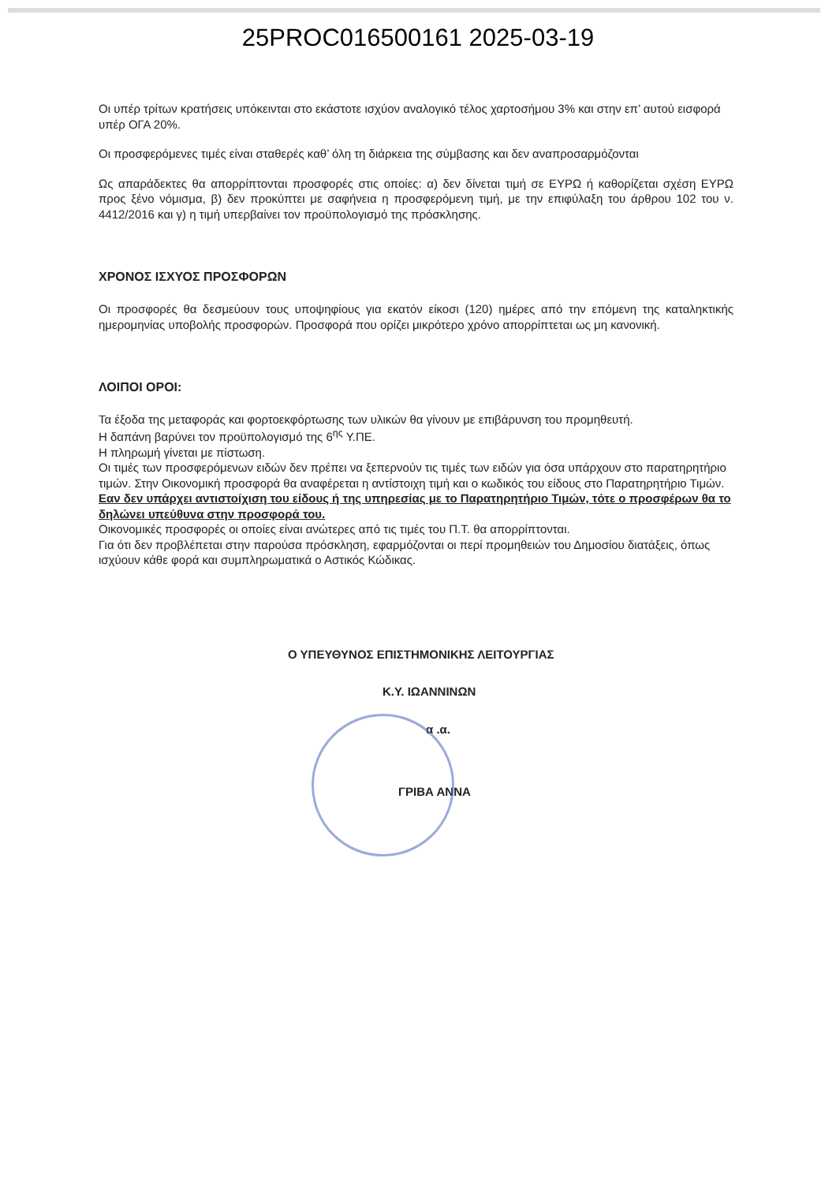25PROC016500161 2025-03-19
Οι υπέρ τρίτων κρατήσεις υπόκεινται στο εκάστοτε ισχύον αναλογικό τέλος χαρτοσήμου 3% και στην επ’ αυτού εισφορά υπέρ ΟΓΑ 20%.
Οι προσφερόμενες τιμές είναι σταθερές καθ’ όλη τη διάρκεια της σύμβασης και δεν αναπροσαρμόζονται
Ως απαράδεκτες θα απορρίπτονται προσφορές στις οποίες: α) δεν δίνεται τιμή σε ΕΥΡΩ ή καθορίζεται σχέση ΕΥΡΩ προς ξένο νόμισμα, β) δεν προκύπτει με σαφήνεια η προσφερόμενη τιμή, με την επιφύλαξη του άρθρου 102 του ν. 4412/2016 και γ) η τιμή υπερβαίνει τον προϋπολογισμό της πρόσκλησης.
ΧΡΟΝΟΣ ΙΣΧΥΟΣ ΠΡΟΣΦΟΡΩΝ
Οι προσφορές θα δεσμεύουν τους υποψηφίους για εκατόν είκοσι (120) ημέρες από την επόμενη της καταληκτικής ημερομηνίας υποβολής προσφορών. Προσφορά που ορίζει μικρότερο χρόνο απορρίπτεται ως μη κανονική.
ΛΟΙΠΟΙ ΟΡΟΙ:
Τα έξοδα της μεταφοράς και φορτοεκφόρτωσης των υλικών θα γίνουν με επιβάρυνση του προμηθευτή.
Η δαπάνη βαρύνει τον προϋπολογισμό της 6<sup>ης</sup> Υ.ΠΕ.
Η πληρωμή γίνεται με πίστωση.
Οι τιμές των προσφερόμενων ειδών δεν πρέπει να ξεπερνούν τις τιμές των ειδών για όσα υπάρχουν στο παρατηρητήριο τιμών. Στην Οικονομική προσφορά θα αναφέρεται η αντίστοιχη τιμή και ο κωδικός του είδους στο Παρατηρητήριο Τιμών. Εαν δεν υπάρχει αντιστοίχιση του είδους ή της υπηρεσίας με το Παρατηρητήριο Τιμών, τότε ο προσφέρων θα το δηλώνει υπεύθυνα στην προσφορά του.
Οικονομικές προσφορές οι οποίες είναι ανώτερες από τις τιμές του Π.Τ. θα απορρίπτονται.
Για ότι δεν προβλέπεται στην παρούσα πρόσκληση, εφαρμόζονται οι περί προμηθειών του Δημοσίου διατάξεις, όπως ισχύουν κάθε φορά και συμπληρωματικά ο Αστικός Κώδικας.
Ο ΥΠΕΥΘΥΝΟΣ ΕΠΙΣΤΗΜΟΝΙΚΗΣ ΛΕΙΤΟΥΡΓΙΑΣ
Κ.Υ. ΙΩΑΝΝΙΝΩΝ
α .α.
ΓΡΙΒΑ ΑΝΝΑ